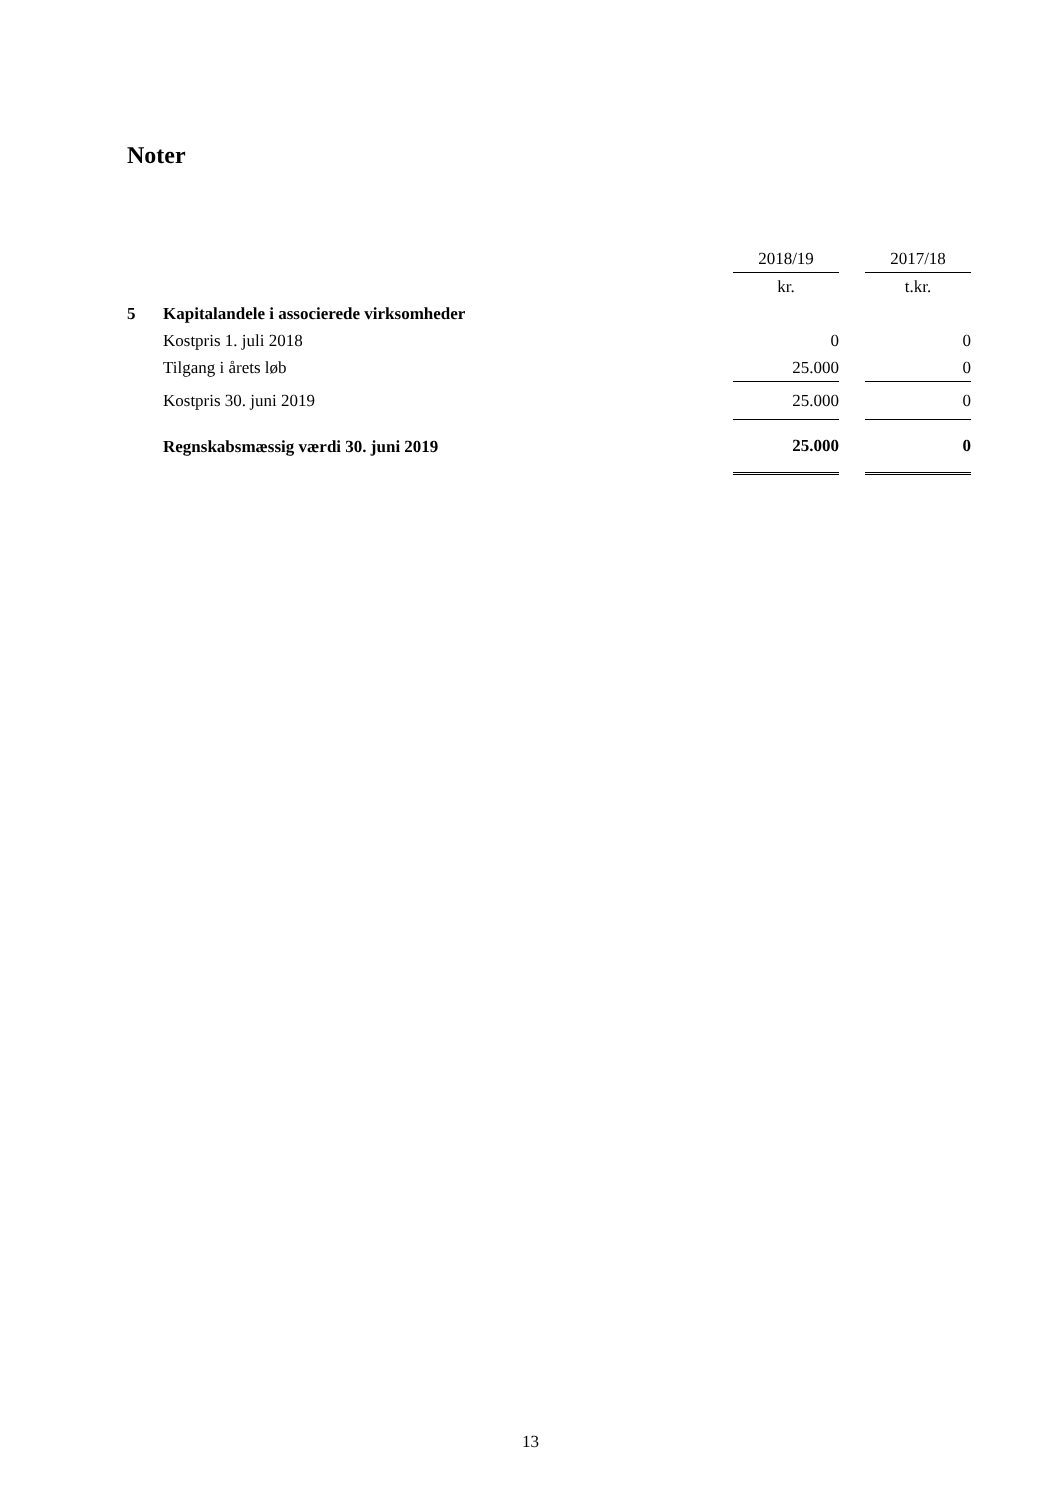Noter
| | | 2018/19 | | 2017/18 |
| | | kr. | | t.kr. |
| 5 | Kapitalandele i associerede virksomheder | | | |
| | Kostpris 1. juli 2018 | 0 | | 0 |
| | Tilgang i årets løb | 25.000 | | 0 |
| | Kostpris 30. juni 2019 | 25.000 | | 0 |
| | Regnskabsmæssig værdi 30. juni 2019 | 25.000 | | 0 |
13